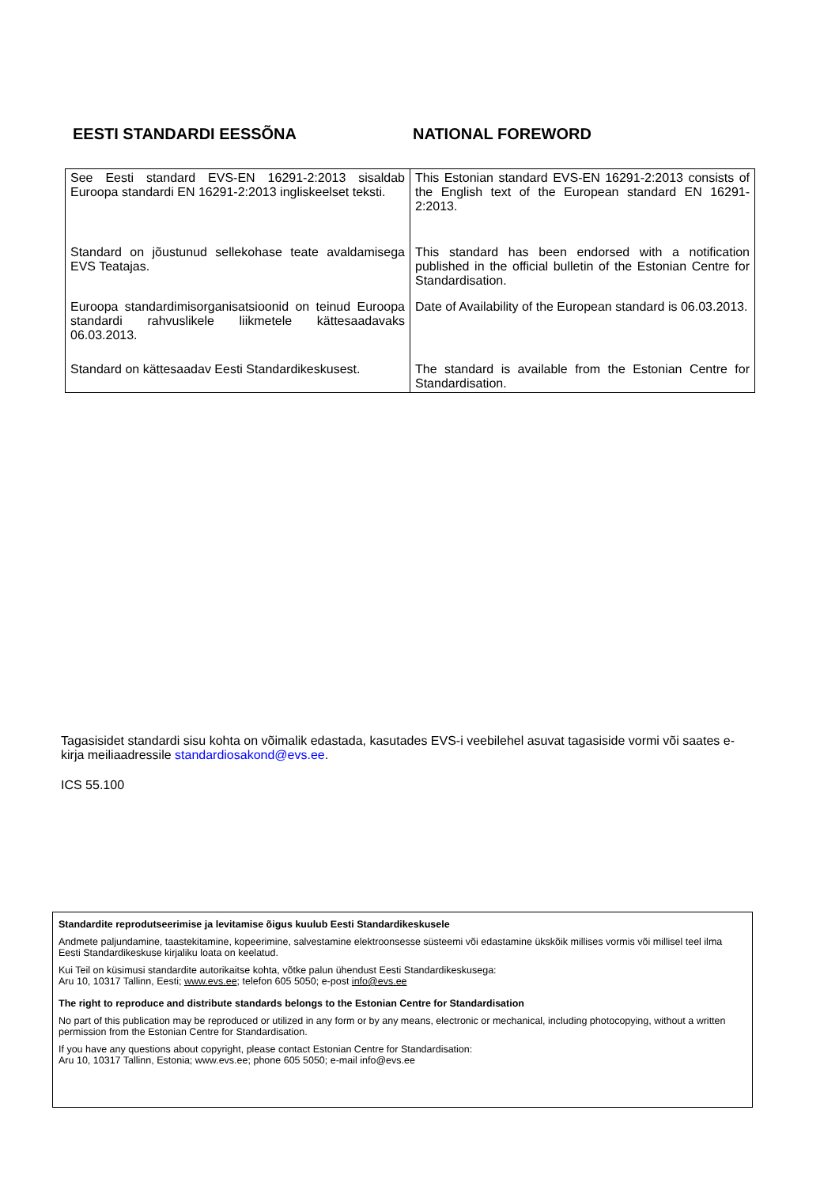EESTI STANDARDI EESSÕNA NATIONAL FOREWORD
| See Eesti standard EVS-EN 16291-2:2013 sisaldab Euroopa standardi EN 16291-2:2013 ingliskeelset teksti. | This Estonian standard EVS-EN 16291-2:2013 consists of the English text of the European standard EN 16291-2:2013. |
| Standard on jõustunud sellekohase teate avaldamisega EVS Teatajas. | This standard has been endorsed with a notification published in the official bulletin of the Estonian Centre for Standardisation. |
| Euroopa standardimisorganisatsioonid on teinud Euroopa standardi rahvuslikele liikmetele kättesaadavaks 06.03.2013. | Date of Availability of the European standard is 06.03.2013. |
| Standard on kättesaadav Eesti Standardikeskusest. | The standard is available from the Estonian Centre for Standardisation. |
Tagasisidet standardi sisu kohta on võimalik edastada, kasutades EVS-i veebilehel asuvat tagasiside vormi või saates e-kirja meiliaadressile standardiosakond@evs.ee.
ICS 55.100
Standardite reprodutseerimise ja levitamise õigus kuulub Eesti Standardikeskusele
Andmete paljundamine, taastekitamine, kopeerimine, salvestamine elektroonsesse süsteemi või edastamine ükskõik millises vormis või millisel teel ilma Eesti Standardikeskuse kirjaliku loata on keelatud.
Kui Teil on küsimusi standardite autorikaitse kohta, võtke palun ühendust Eesti Standardikeskusega:
Aru 10, 10317 Tallinn, Eesti; www.evs.ee; telefon 605 5050; e-post info@evs.ee
The right to reproduce and distribute standards belongs to the Estonian Centre for Standardisation
No part of this publication may be reproduced or utilized in any form or by any means, electronic or mechanical, including photocopying, without a written permission from the Estonian Centre for Standardisation.
If you have any questions about copyright, please contact Estonian Centre for Standardisation:
Aru 10, 10317 Tallinn, Estonia; www.evs.ee; phone 605 5050; e-mail info@evs.ee